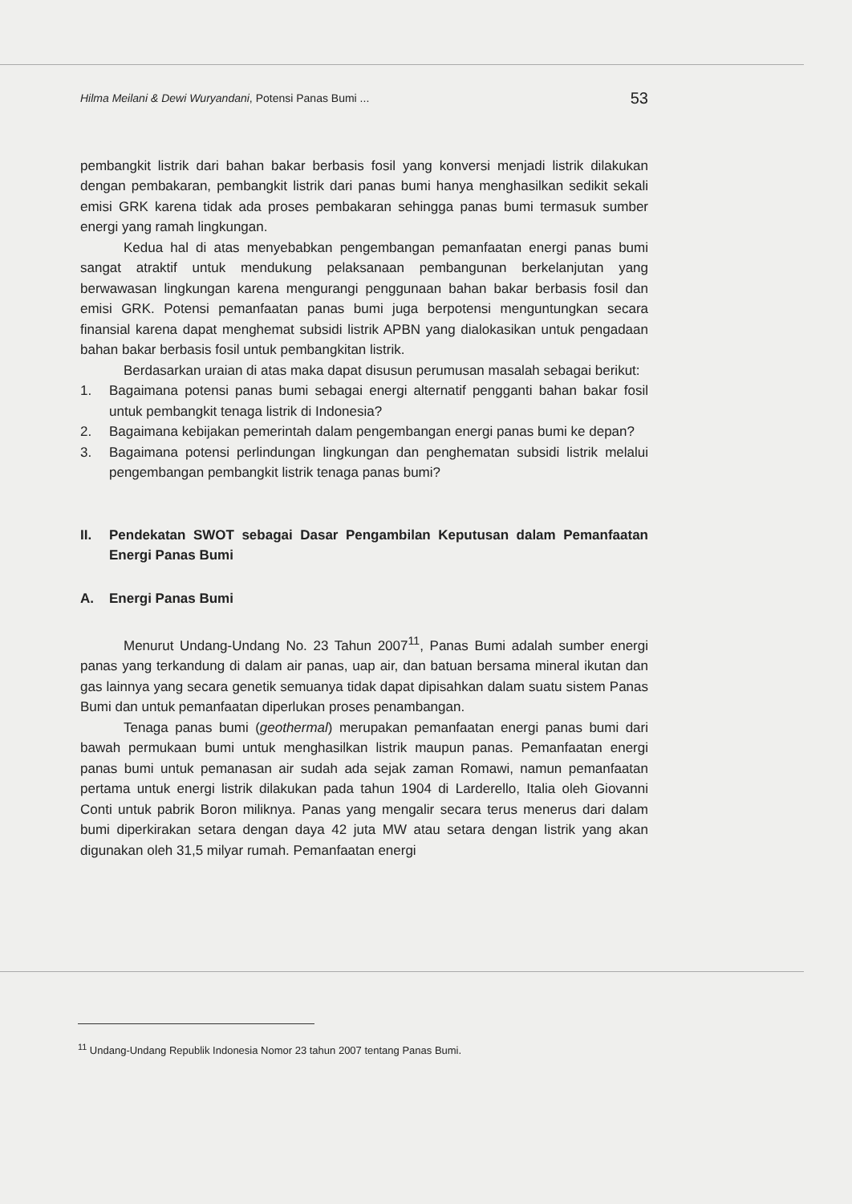Hilma Meilani & Dewi Wuryandani, Potensi Panas Bumi ... 53
pembangkit listrik dari bahan bakar berbasis fosil yang konversi menjadi listrik dilakukan dengan pembakaran, pembangkit listrik dari panas bumi hanya menghasilkan sedikit sekali emisi GRK karena tidak ada proses pembakaran sehingga panas bumi termasuk sumber energi yang ramah lingkungan.
Kedua hal di atas menyebabkan pengembangan pemanfaatan energi panas bumi sangat atraktif untuk mendukung pelaksanaan pembangunan berkelanjutan yang berwawasan lingkungan karena mengurangi penggunaan bahan bakar berbasis fosil dan emisi GRK. Potensi pemanfaatan panas bumi juga berpotensi menguntungkan secara finansial karena dapat menghemat subsidi listrik APBN yang dialokasikan untuk pengadaan bahan bakar berbasis fosil untuk pembangkitan listrik.
Berdasarkan uraian di atas maka dapat disusun perumusan masalah sebagai berikut:
1. Bagaimana potensi panas bumi sebagai energi alternatif pengganti bahan bakar fosil untuk pembangkit tenaga listrik di Indonesia?
2. Bagaimana kebijakan pemerintah dalam pengembangan energi panas bumi ke depan?
3. Bagaimana potensi perlindungan lingkungan dan penghematan subsidi listrik melalui pengembangan pembangkit listrik tenaga panas bumi?
II. Pendekatan SWOT sebagai Dasar Pengambilan Keputusan dalam Pemanfaatan Energi Panas Bumi
A. Energi Panas Bumi
Menurut Undang-Undang No. 23 Tahun 2007<sup>11</sup>, Panas Bumi adalah sumber energi panas yang terkandung di dalam air panas, uap air, dan batuan bersama mineral ikutan dan gas lainnya yang secara genetik semuanya tidak dapat dipisahkan dalam suatu sistem Panas Bumi dan untuk pemanfaatan diperlukan proses penambangan.
Tenaga panas bumi (geothermal) merupakan pemanfaatan energi panas bumi dari bawah permukaan bumi untuk menghasilkan listrik maupun panas. Pemanfaatan energi panas bumi untuk pemanasan air sudah ada sejak zaman Romawi, namun pemanfaatan pertama untuk energi listrik dilakukan pada tahun 1904 di Larderello, Italia oleh Giovanni Conti untuk pabrik Boron miliknya. Panas yang mengalir secara terus menerus dari dalam bumi diperkirakan setara dengan daya 42 juta MW atau setara dengan listrik yang akan digunakan oleh 31,5 milyar rumah. Pemanfaatan energi
<sup>11</sup> Undang-Undang Republik Indonesia Nomor 23 tahun 2007 tentang Panas Bumi.